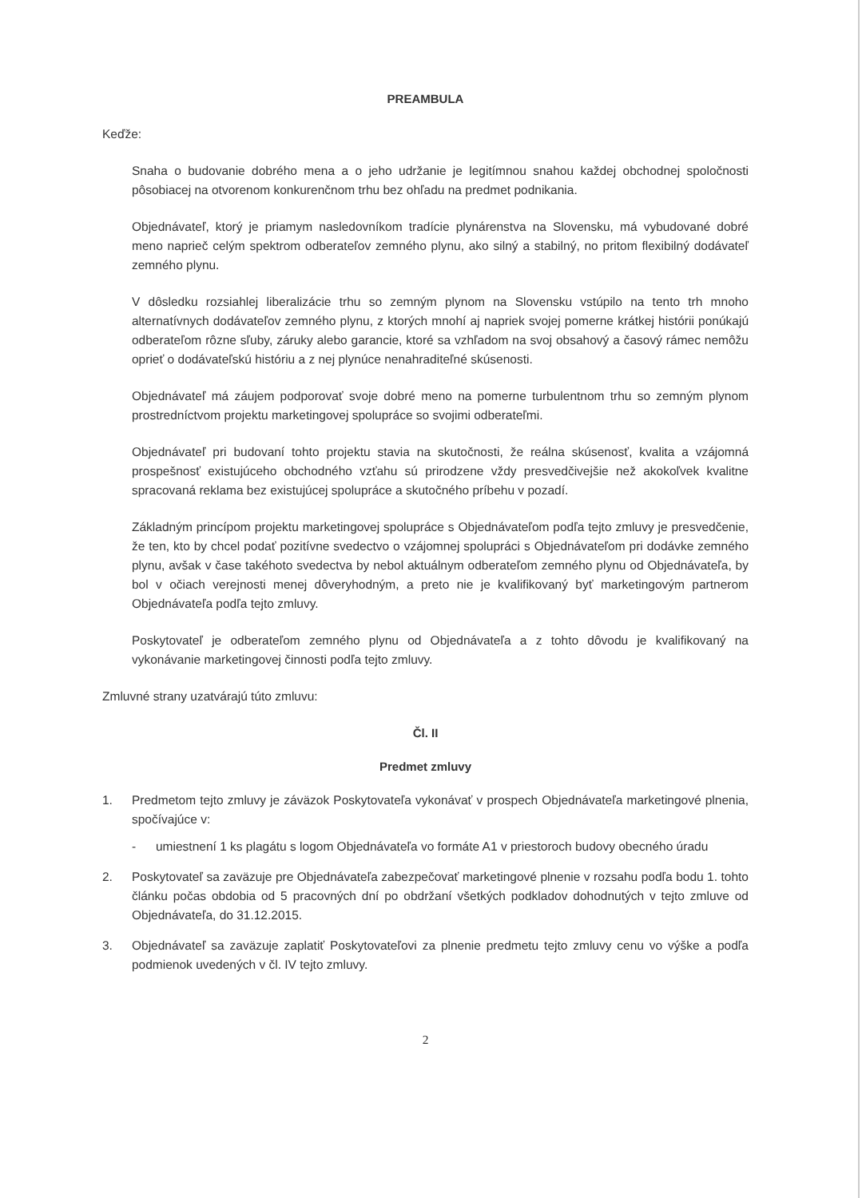PREAMBULA
Keďže:
Snaha o budovanie dobrého mena a o jeho udržanie je legitímnou snahou každej obchodnej spoločnosti pôsobiacej na otvorenom konkurenčnom trhu bez ohľadu na predmet podnikania.
Objednávateľ, ktorý je priamym nasledovníkom tradície plynárenstva na Slovensku, má vybudované dobré meno naprieč celým spektrom odberateľov zemného plynu, ako silný a stabilný, no pritom flexibilný dodávateľ zemného plynu.
V dôsledku rozsiahlej liberalizácie trhu so zemným plynom na Slovensku vstúpilo na tento trh mnoho alternatívnych dodávateľov zemného plynu, z ktorých mnohí aj napriek svojej pomerne krátkej histórii ponúkajú odberateľom rôzne sľuby, záruky alebo garancie, ktoré sa vzhľadom na svoj obsahový a časový rámec nemôžu oprieť o dodávateľskú históriu a z nej plynúce nenahraditeľné skúsenosti.
Objednávateľ má záujem podporovať svoje dobré meno na pomerne turbulentnom trhu so zemným plynom prostredníctvom projektu marketingovej spolupráce so svojimi odberateľmi.
Objednávateľ pri budovaní tohto projektu stavia na skutočnosti, že reálna skúsenosť, kvalita a vzájomná prospešnosť existujúceho obchodného vzťahu sú prirodzene vždy presvedčivejšie než akokoľvek kvalitne spracovaná reklama bez existujúcej spolupráce a skutočného príbehu v pozadí.
Základným princípom projektu marketingovej spolupráce s Objednávateľom podľa tejto zmluvy je presvedčenie, že ten, kto by chcel podať pozitívne svedectvo o vzájomnej spolupráci s Objednávateľom pri dodávke zemného plynu, avšak v čase takéhoto svedectva by nebol aktuálnym odberateľom zemného plynu od Objednávateľa, by bol v očiach verejnosti menej dôveryhodným, a preto nie je kvalifikovaný byť marketingovým partnerom Objednávateľa podľa tejto zmluvy.
Poskytovateľ je odberateľom zemného plynu od Objednávateľa a z tohto dôvodu je kvalifikovaný na vykonávanie marketingovej činnosti podľa tejto zmluvy.
Zmluvné strany uzatvárajú túto zmluvu:
Čl. II
Predmet zmluvy
1. Predmetom tejto zmluvy je záväzok Poskytovateľa vykonávať v prospech Objednávateľa marketingové plnenia, spočívajúce v:
- umiestnení 1 ks plagátu s logom Objednávateľa vo formáte A1 v priestoroch budovy obecného úradu
2. Poskytovateľ sa zaväzuje pre Objednávateľa zabezpečovať marketingové plnenie v rozsahu podľa bodu 1. tohto článku počas obdobia od 5 pracovných dní po obdržaní všetkých podkladov dohodnutých v tejto zmluve od Objednávateľa, do 31.12.2015.
3. Objednávateľ sa zaväzuje zaplatiť Poskytovateľovi za plnenie predmetu tejto zmluvy cenu vo výške a podľa podmienok uvedených v čl. IV tejto zmluvy.
2